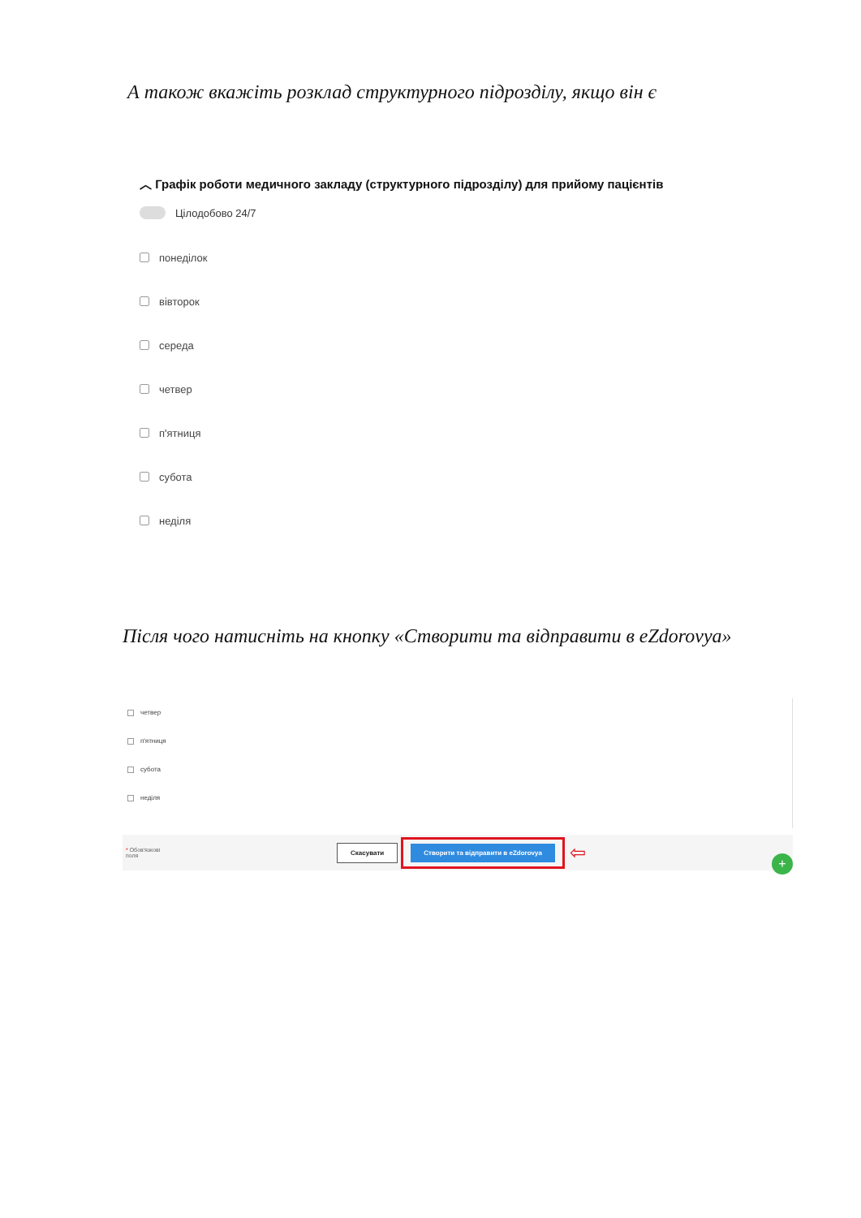А також вкажіть розклад структурного підрозділу, якщо він є
︿ Графік роботи медичного закладу (структурного підрозділу) для прийому пацієнтів
Цілодобово 24/7
понеділок
вівторок
середа
четвер
п'ятниця
субота
неділя
Після чого натисніть на кнопку «Створити та відправити в eZdorovya»
четвер
п'ятниця
субота
неділя
* Обов'язкові
поля Скасувати Створити та відправити в eZdorovya ⇦ +